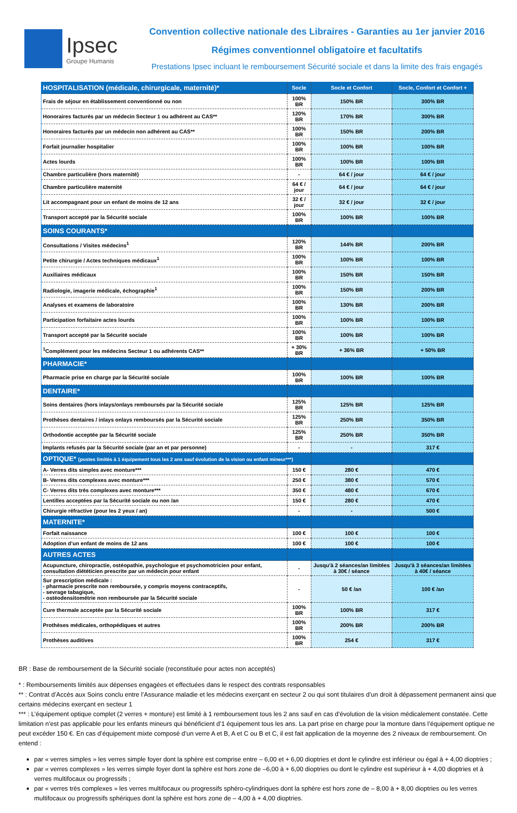Ipsec
Groupe Humanis
Convention collective nationale des Libraires - Garanties au 1er janvier 2016
Régimes conventionnel obligatoire et facultatifs
Prestations Ipsec incluant le remboursement Sécurité sociale et dans la limite des frais engagés
| HOSPITALISATION (médicale, chirurgicale, maternité)* | Socle | Socle et Confort | Socle, Confort et Confort + |
| Frais de séjour en établissement conventionné ou non | 100% BR | 150% BR | 300% BR |
| Honoraires facturés par un médecin Secteur 1 ou adhérent au CAS** | 120% BR | 170% BR | 300% BR |
| Honoraires facturés par un médecin non adhérent au CAS** | 100% BR | 150% BR | 200% BR |
| Forfait journalier hospitalier | 100% BR | 100% BR | 100% BR |
| Actes lourds | 100% BR | 100% BR | 100% BR |
| Chambre particulière (hors maternité) | - | 64 € / jour | 64 € / jour |
| Chambre particulière maternité | 64 € / jour | 64 € / jour | 64 € / jour |
| Lit accompagnant pour un enfant de moins de 12 ans | 32 € / jour | 32 € / jour | 32 € / jour |
| Transport accepté par la Sécurité sociale | 100% BR | 100% BR | 100% BR |
| SOINS COURANTS* | | | |
| Consultations / Visites médecins<sup>1</sup> | 120% BR | 144% BR | 200% BR |
| Petite chirurgie / Actes techniques médicaux<sup>1</sup> | 100% BR | 100% BR | 100% BR |
| Auxiliaires médicaux | 100% BR | 150% BR | 150% BR |
| Radiologie, imagerie médicale, échographie<sup>1</sup> | 100% BR | 150% BR | 200% BR |
| Analyses et examens de laboratoire | 100% BR | 130% BR | 200% BR |
| Participation forfaitaire actes lourds | 100% BR | 100% BR | 100% BR |
| Transport accepté par la Sécurité sociale | 100% BR | 100% BR | 100% BR |
| <sup>1</sup> Complément pour les médecins Secteur 1 ou adhérents CAS** | + 30% BR | + 36% BR | + 50% BR |
| PHARMACIE* | | | |
| Pharmacie prise en charge par la Sécurité sociale | 100% BR | 100% BR | 100% BR |
| DENTAIRE* | | | |
| Soins dentaires (hors inlays/onlays remboursés par la Sécurité sociale | 125% BR | 125% BR | 125% BR |
| Prothèses dentaires / inlays onlays remboursés par la Sécurité sociale | 125% BR | 250% BR | 350% BR |
| Orthodontie acceptée par la Sécurité sociale | 125% BR | 250% BR | 350% BR |
| Implants refusés par la Sécurité sociale (par an et par personne) | - | - | 317 € |
| OPTIQUE* (postes limités à 1 équipement tous les 2 ans sauf évolution de la vision ou enfant mineur***) | | | |
| A- Verres dits simples avec monture*** | 150 € | 280 € | 470 € |
| B- Verres dits complexes avec monture*** | 250 € | 380 € | 570 € |
| C- Verres dits très complexes avec monture*** | 350 € | 480 € | 670 € |
| Lentilles acceptées par la Sécurité sociale ou non /an | 150 € | 280 € | 470 € |
| Chirurgie réfractive (pour les 2 yeux / an) | - | - | 500 € |
| MATERNITE* | | | |
| Forfait naissance | 100 € | 100 € | 100 € |
| Adoption d’un enfant de moins de 12 ans | 100 € | 100 € | 100 € |
| AUTRES ACTES | | | |
| Acupuncture, chiropractie, ostéopathie, psychologue et psychomotricien pour enfant, consultation diététicien prescrite par un médecin pour enfant | - | Jusqu'à 2 séances/an limitées à 30€ / séance | Jusqu'à 3 séances/an limitées à 40€ / séance |
| Sur prescription médicale : - pharmacie prescrite non remboursée, y compris moyens contraceptifs, - sevrage tabagique, - ostéodensitométrie non remboursée par la Sécurité sociale | - | 50 € /an | 100 € /an |
| Cure thermale acceptée par la Sécurité sociale | 100% BR | 100% BR | 317 € |
| Prothèses médicales, orthopédiques et autres | 100% BR | 200% BR | 200% BR |
| Prothèses auditives | 100% BR | 254 € | 317 € |
BR : Base de remboursement de la Sécurité sociale (reconstituée pour actes non acceptés)
* : Remboursements limités aux dépenses engagées et effectuées dans le respect des contrats responsables
** : Contrat d’Accès aux Soins conclu entre l’Assurance maladie et les médecins exerçant en secteur 2 ou qui sont titulaires d’un droit à dépassement permanent ainsi que certains médecins exerçant en secteur 1
*** : L’équipement optique complet (2 verres + monture) est limité à 1 remboursement tous les 2 ans sauf en cas d’évolution de la vision médicalement constatée. Cette limitation n’est pas applicable pour les enfants mineurs qui bénéficient d’1 équipement tous les ans. La part prise en charge pour la monture dans l’équipement optique ne peut excéder 150 €. En cas d’équipement mixte composé d’un verre A et B, A et C ou B et C, il est fait application de la moyenne des 2 niveaux de remboursement. On entend :
par « verres simples » les verres simple foyer dont la sphère est comprise entre – 6,00 et + 6,00 dioptries et dont le cylindre est inférieur ou égal à + 4,00 dioptries ;
par « verres complexes » les verres simple foyer dont la sphère est hors zone de –6,00 à + 6,00 dioptries ou dont le cylindre est supérieur à + 4,00 dioptries et à verres multifocaux ou progressifs ;
par « verres très complexes » les verres multifocaux ou progressifs sphéro-cylindriques dont la sphère est hors zone de – 8,00 à + 8,00 dioptries ou les verres multifocaux ou progressifs sphériques dont la sphère est hors zone de – 4,00 à + 4,00 dioptries.